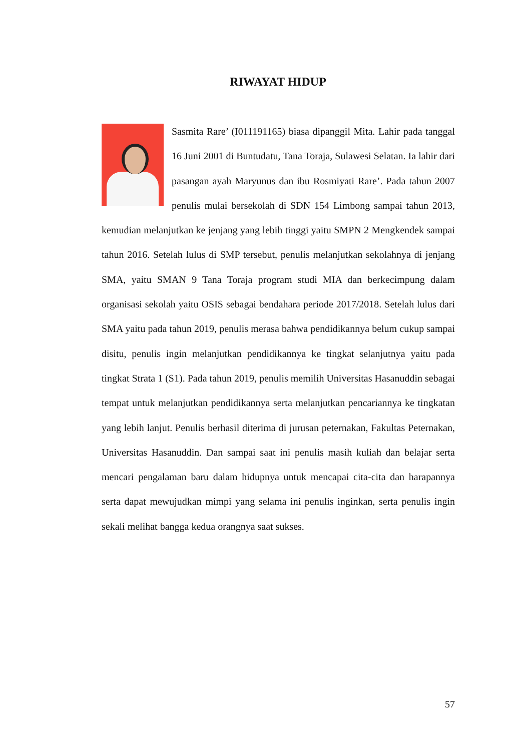RIWAYAT HIDUP
Sasmita Rare’ (I011191165) biasa dipanggil Mita. Lahir pada tanggal 16 Juni 2001 di Buntudatu, Tana Toraja, Sulawesi Selatan. Ia lahir dari pasangan ayah Maryunus dan ibu Rosmiyati Rare’. Pada tahun 2007 penulis mulai bersekolah di SDN 154 Limbong sampai tahun 2013, kemudian melanjutkan ke jenjang yang lebih tinggi yaitu SMPN 2 Mengkendek sampai tahun 2016. Setelah lulus di SMP tersebut, penulis melanjutkan sekolahnya di jenjang SMA, yaitu SMAN 9 Tana Toraja program studi MIA dan berkecimpung dalam organisasi sekolah yaitu OSIS sebagai bendahara periode 2017/2018. Setelah lulus dari SMA yaitu pada tahun 2019, penulis merasa bahwa pendidikannya belum cukup sampai disitu, penulis ingin melanjutkan pendidikannya ke tingkat selanjutnya yaitu pada tingkat Strata 1 (S1). Pada tahun 2019, penulis memilih Universitas Hasanuddin sebagai tempat untuk melanjutkan pendidikannya serta melanjutkan pencariannya ke tingkatan yang lebih lanjut. Penulis berhasil diterima di jurusan peternakan, Fakultas Peternakan, Universitas Hasanuddin. Dan sampai saat ini penulis masih kuliah dan belajar serta mencari pengalaman baru dalam hidupnya untuk mencapai cita-cita dan harapannya serta dapat mewujudkan mimpi yang selama ini penulis inginkan, serta penulis ingin sekali melihat bangga kedua orangnya saat sukses.
57